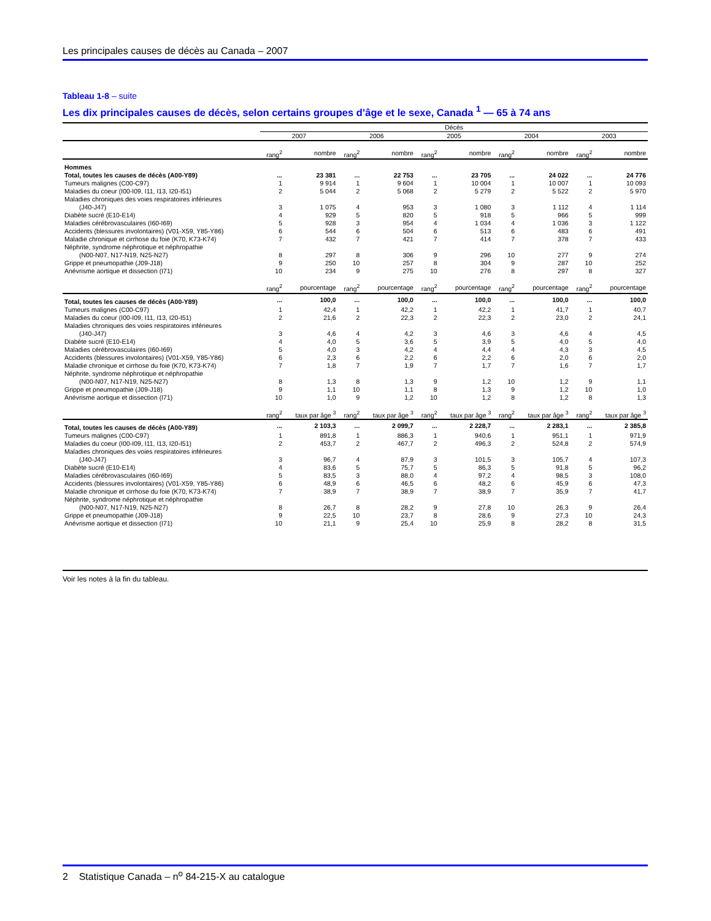Les principales causes de décès au Canada – 2007
Tableau 1-8 – suite
Les dix principales causes de décès, selon certains groupes d’âge et le sexe, Canada <sup>1</sup> — 65 à 74 ans
| | Décès | | | | | | | | | |
| --- | --- | --- | --- | --- | --- | --- | --- | --- | --- | --- |
| | 2007 | | 2006 | | 2005 | | 2004 | | 2003 | |
| | rang<sup>2</sup> | nombre | rang<sup>2</sup> | nombre | rang<sup>2</sup> | nombre | rang<sup>2</sup> | nombre | rang<sup>2</sup> | nombre |
| Hommes | | | | | | | | | | |
| Total, toutes les causes de décès (A00-Y89) | ... | 23 381 | ... | 22 753 | ... | 23 705 | ... | 24 022 | ... | 24 776 |
| Tumeurs malignes (C00-C97) | 1 | 9 914 | 1 | 9 604 | 1 | 10 004 | 1 | 10 007 | 1 | 10 093 |
| Maladies du coeur (I00-I09, I11, I13, I20-I51) | 2 | 5 044 | 2 | 5 068 | 2 | 5 279 | 2 | 5 522 | 2 | 5 970 |
| Maladies chroniques des voies respiratoires inférieures (J40-J47) | 3 | 1 075 | 4 | 953 | 3 | 1 080 | 3 | 1 112 | 4 | 1 114 |
| Diabète sucré (E10-E14) | 4 | 929 | 5 | 820 | 5 | 918 | 5 | 966 | 5 | 999 |
| Maladies cérébrovasculaires (I60-I69) | 5 | 928 | 3 | 954 | 4 | 1 034 | 4 | 1 036 | 3 | 1 122 |
| Accidents (blessures involontaires) (V01-X59, Y85-Y86) | 6 | 544 | 6 | 504 | 6 | 513 | 6 | 483 | 6 | 491 |
| Maladie chronique et cirrhose du foie (K70, K73-K74) | 7 | 432 | 7 | 421 | 7 | 414 | 7 | 378 | 7 | 433 |
| Néphrite, syndrome néphrotique et néphropathie (N00-N07, N17-N19, N25-N27) | 8 | 297 | 8 | 306 | 9 | 296 | 10 | 277 | 9 | 274 |
| Grippe et pneumopathie (J09-J18) | 9 | 250 | 10 | 257 | 8 | 304 | 9 | 287 | 10 | 252 |
| Anévrisme aortique et dissection (I71) | 10 | 234 | 9 | 275 | 10 | 276 | 8 | 297 | 8 | 327 |
| | rang<sup>2</sup> | pourcentage | rang<sup>2</sup> | pourcentage | rang<sup>2</sup> | pourcentage | rang<sup>2</sup> | pourcentage | rang<sup>2</sup> | pourcentage |
| Total, toutes les causes de décès (A00-Y89) | ... | 100,0 | ... | 100,0 | ... | 100,0 | ... | 100,0 | ... | 100,0 |
| Tumeurs malignes (C00-C97) | 1 | 42,4 | 1 | 42,2 | 1 | 42,2 | 1 | 41,7 | 1 | 40,7 |
| Maladies du coeur (I00-I09, I11, I13, I20-I51) | 2 | 21,6 | 2 | 22,3 | 2 | 22,3 | 2 | 23,0 | 2 | 24,1 |
| Maladies chroniques des voies respiratoires inférieures (J40-J47) | 3 | 4,6 | 4 | 4,2 | 3 | 4,6 | 3 | 4,6 | 4 | 4,5 |
| Diabète sucré (E10-E14) | 4 | 4,0 | 5 | 3,6 | 5 | 3,9 | 5 | 4,0 | 5 | 4,0 |
| Maladies cérébrovasculaires (I60-I69) | 5 | 4,0 | 3 | 4,2 | 4 | 4,4 | 4 | 4,3 | 3 | 4,5 |
| Accidents (blessures involontaires) (V01-X59, Y85-Y86) | 6 | 2,3 | 6 | 2,2 | 6 | 2,2 | 6 | 2,0 | 6 | 2,0 |
| Maladie chronique et cirrhose du foie (K70, K73-K74) | 7 | 1,8 | 7 | 1,9 | 7 | 1,7 | 7 | 1,6 | 7 | 1,7 |
| Néphrite, syndrome néphrotique et néphropathie (N00-N07, N17-N19, N25-N27) | 8 | 1,3 | 8 | 1,3 | 9 | 1,2 | 10 | 1,2 | 9 | 1,1 |
| Grippe et pneumopathie (J09-J18) | 9 | 1,1 | 10 | 1,1 | 8 | 1,3 | 9 | 1,2 | 10 | 1,0 |
| Anévrisme aortique et dissection (I71) | 10 | 1,0 | 9 | 1,2 | 10 | 1,2 | 8 | 1,2 | 8 | 1,3 |
| | rang<sup>2</sup> | taux par âge <sup>3</sup> | rang<sup>2</sup> | taux par âge <sup>3</sup> | rang<sup>2</sup> | taux par âge <sup>3</sup> | rang<sup>2</sup> | taux par âge <sup>3</sup> | rang<sup>2</sup> | taux par âge <sup>3</sup> |
| Total, toutes les causes de décès (A00-Y89) | ... | 2 103,3 | ... | 2 099,7 | ... | 2 228,7 | ... | 2 283,1 | ... | 2 385,8 |
| Tumeurs malignes (C00-C97) | 1 | 891,8 | 1 | 886,3 | 1 | 940,6 | 1 | 951,1 | 1 | 971,9 |
| Maladies du coeur (I00-I09, I11, I13, I20-I51) | 2 | 453,7 | 2 | 467,7 | 2 | 496,3 | 2 | 524,8 | 2 | 574,9 |
| Maladies chroniques des voies respiratoires inférieures (J40-J47) | 3 | 96,7 | 4 | 87,9 | 3 | 101,5 | 3 | 105,7 | 4 | 107,3 |
| Diabète sucré (E10-E14) | 4 | 83,6 | 5 | 75,7 | 5 | 86,3 | 5 | 91,8 | 5 | 96,2 |
| Maladies cérébrovasculaires (I60-I69) | 5 | 83,5 | 3 | 88,0 | 4 | 97,2 | 4 | 98,5 | 3 | 108,0 |
| Accidents (blessures involontaires) (V01-X59, Y85-Y86) | 6 | 48,9 | 6 | 46,5 | 6 | 48,2 | 6 | 45,9 | 6 | 47,3 |
| Maladie chronique et cirrhose du foie (K70, K73-K74) | 7 | 38,9 | 7 | 38,9 | 7 | 38,9 | 7 | 35,9 | 7 | 41,7 |
| Néphrite, syndrome néphrotique et néphropathie (N00-N07, N17-N19, N25-N27) | 8 | 26,7 | 8 | 28,2 | 9 | 27,8 | 10 | 26,3 | 9 | 26,4 |
| Grippe et pneumopathie (J09-J18) | 9 | 22,5 | 10 | 23,7 | 8 | 28,6 | 9 | 27,3 | 10 | 24,3 |
| Anévrisme aortique et dissection (I71) | 10 | 21,1 | 9 | 25,4 | 10 | 25,9 | 8 | 28,2 | 8 | 31,5 |
Voir les notes à la fin du tableau.
2 Statistique Canada – n<sup>o</sup> 84-215-X au catalogue